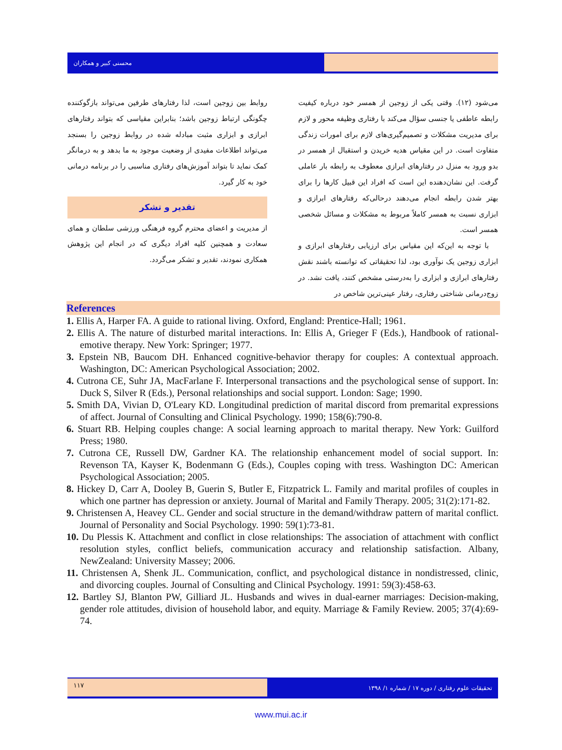محسنی کبیر و همکاران
می‌شود (۱۲). وقتی یکی از زوجین از همسر خود درباره کیفیت رابطه عاطفی یا جنسی سؤال می‌کند با رفتاری وظیفه محور و لازم برای مدیریت مشکلات و تصمیم‌گیری‌های لازم برای امورات زندگی متفاوت است. در این مقیاس هدیه خریدن و استقبال از همسر در بدو ورود به منزل در رفتارهای ابرازی معطوف به رابطه بار عاملی گرفت. این نشان‌دهنده این است که افراد این قبیل کارها را برای بهتر شدن رابطه انجام می‌دهند درحالی‌که رفتارهای ابرازی و ابزاری نسبت به همسر کاملاً مربوط به مشکلات و مسائل شخصی همسر است.
با توجه به این‌که این مقیاس برای ارزیابی رفتارهای ابرازی و ابزاری زوجین یک نوآوری بود، لذا تحقیقاتی که توانسته باشند نقش رفتارهای ابرازی و ابزاری را به‌درستی مشخص کنند، یافت نشد. در زوج‌درمانی شناختی رفتاری، رفتار عینی‌ترین شاخص در
روابط بین زوجین است، لذا رفتارهای طرفین می‌تواند بازگوکننده چگونگی ارتباط زوجین باشد؛ بنابراین مقیاسی که بتواند رفتارهای ابرازی و ابزاری مثبت مبادله شده در روابط زوجین را بسنجد می‌تواند اطلاعات مفیدی از وضعیت موجود به ما بدهد و به درمانگر کمک نماید تا بتواند آموزش‌های رفتاری مناسبی را در برنامه درمانی خود به کار گیرد.
تقدیر و تشکر
از مدیریت و اعضای محترم گروه فرهنگی ورزشی سلطان و همای سعادت و همچنین کلیه افراد دیگری که در انجام این پژوهش همکاری نمودند، تقدیر و تشکر می‌گردد.
References
1. Ellis A, Harper FA. A guide to rational living. Oxford, England: Prentice-Hall; 1961.
2. Ellis A. The nature of disturbed marital interactions. In: Ellis A, Grieger F (Eds.), Handbook of rational-emotive therapy. New York: Springer; 1977.
3. Epstein NB, Baucom DH. Enhanced cognitive-behavior therapy for couples: A contextual approach. Washington, DC: American Psychological Association; 2002.
4. Cutrona CE, Suhr JA, MacFarlane F. Interpersonal transactions and the psychological sense of support. In: Duck S, Silver R (Eds.), Personal relationships and social support. London: Sage; 1990.
5. Smith DA, Vivian D, O'Leary KD. Longitudinal prediction of marital discord from premarital expressions of affect. Journal of Consulting and Clinical Psychology. 1990; 158(6):790-8.
6. Stuart RB. Helping couples change: A social learning approach to marital therapy. New York: Guilford Press; 1980.
7. Cutrona CE, Russell DW, Gardner KA. The relationship enhancement model of social support. In: Revenson TA, Kayser K, Bodenmann G (Eds.), Couples coping with tress. Washington DC: American Psychological Association; 2005.
8. Hickey D, Carr A, Dooley B, Guerin S, Butler E, Fitzpatrick L. Family and marital profiles of couples in which one partner has depression or anxiety. Journal of Marital and Family Therapy. 2005; 31(2):171-82.
9. Christensen A, Heavey CL. Gender and social structure in the demand/withdraw pattern of marital conflict. Journal of Personality and Social Psychology. 1990: 59(1):73-81.
10. Du Plessis K. Attachment and conflict in close relationships: The association of attachment with conflict resolution styles, conflict beliefs, communication accuracy and relationship satisfaction. Albany, NewZealand: University Massey; 2006.
11. Christensen A, Shenk JL. Communication, conflict, and psychological distance in nondistressed, clinic, and divorcing couples. Journal of Consulting and Clinical Psychology. 1991: 59(3):458-63.
12. Bartley SJ, Blanton PW, Gilliard JL. Husbands and wives in dual-earner marriages: Decision-making, gender role attitudes, division of household labor, and equity. Marriage & Family Review. 2005; 37(4):69-74.
۱۱۷
تحقیقات علوم رفتاری / دوره ۱۷ / شماره ۱/ ۱۳۹۸
www.mui.ac.ir